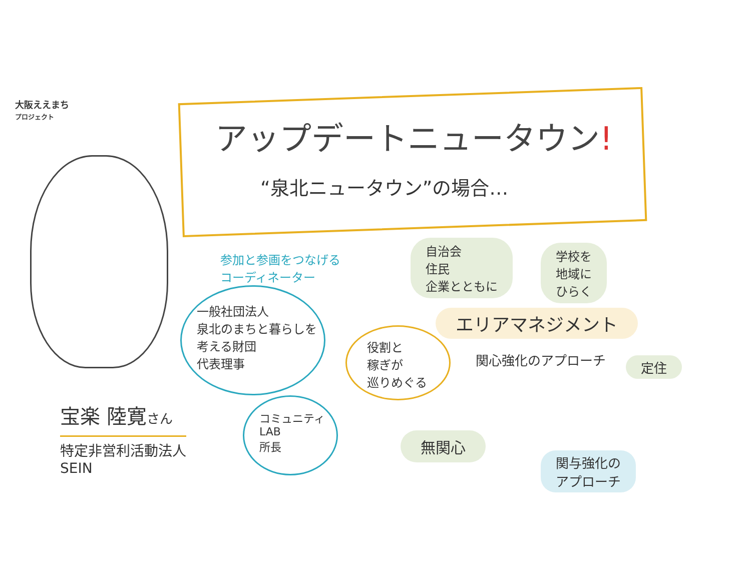大阪ええまち
プロジェクト
アップデートニュータウン!
“泉北ニュータウン”の場合…
参加と参画をつなげる
コーディネーター
自治会
住民
企業とともに
学校を
地域に
ひらく
一般社団法人
泉北のまちと暮らしを
考える財団
代表理事
エリアマネジメント
役割と
稼ぎが
巡りめぐる
関心強化のアプローチ 定住
宝楽 陸寛さん
特定非営利活動法人
SEIN
コミュニティ
LAB
所長
無関心
関与強化の
アプローチ